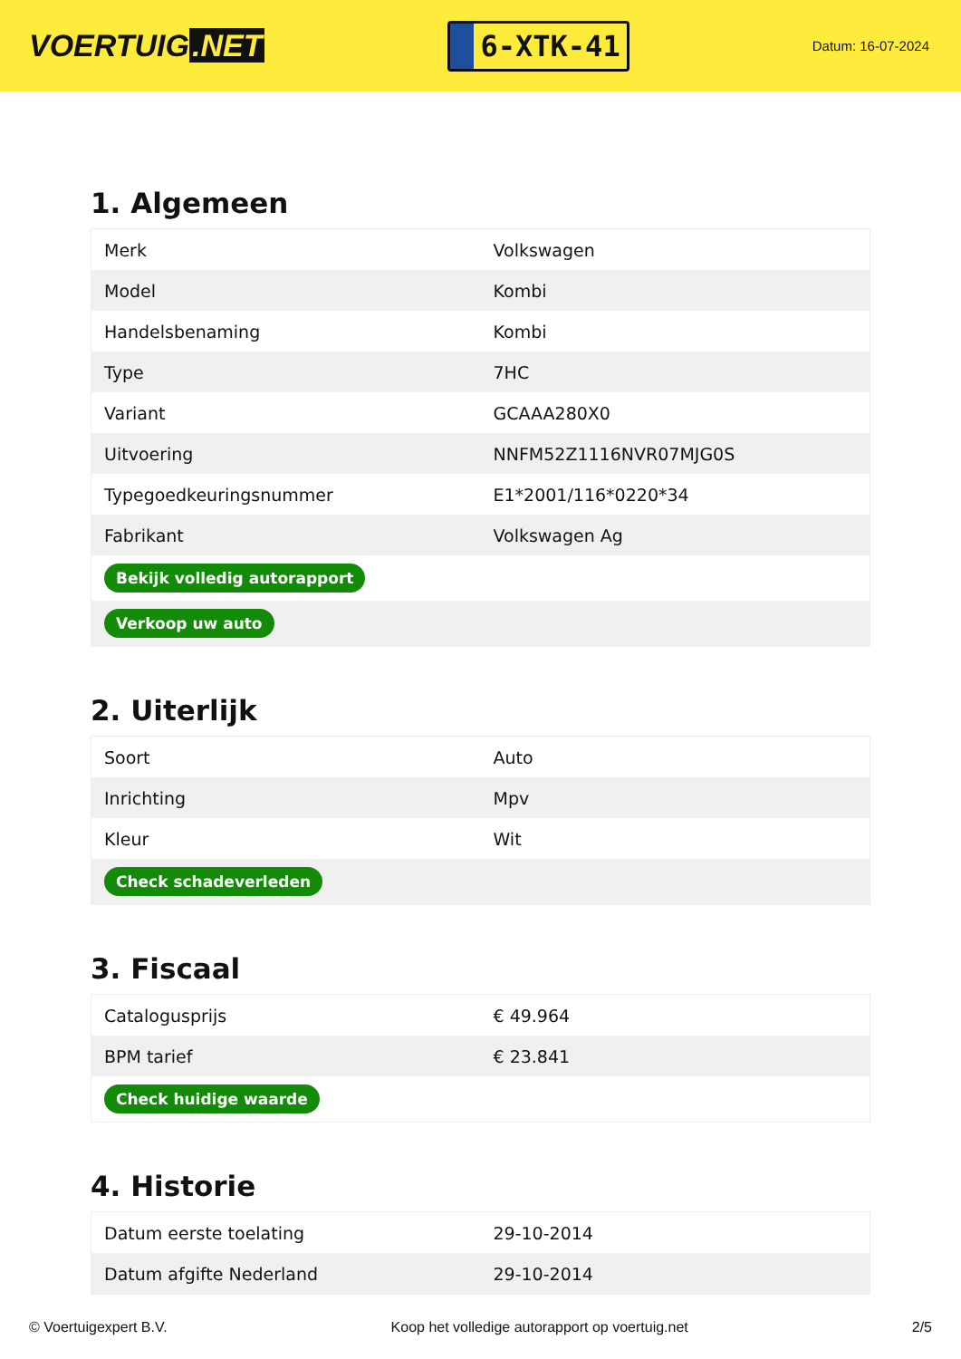VOERTUIG.NET
6-XTK-41
Datum: 16-07-2024
1. Algemeen
| Merk | Volkswagen |
| Model | Kombi |
| Handelsbenaming | Kombi |
| Type | 7HC |
| Variant | GCAAA280X0 |
| Uitvoering | NNFM52Z1116NVR07MJG0S |
| Typegoedkeuringsnummer | E1*2001/116*0220*34 |
| Fabrikant | Volkswagen Ag |
| Bekijk volledig autorapport | |
| Verkoop uw auto | |
2. Uiterlijk
| Soort | Auto |
| Inrichting | Mpv |
| Kleur | Wit |
| Check schadeverleden | |
3. Fiscaal
| Catalogusprijs | € 49.964 |
| BPM tarief | € 23.841 |
| Check huidige waarde | |
4. Historie
| Datum eerste toelating | 29-10-2014 |
| Datum afgifte Nederland | 29-10-2014 |
© Voertuigexpert B.V. Koop het volledige autorapport op voertuig.net 2/5